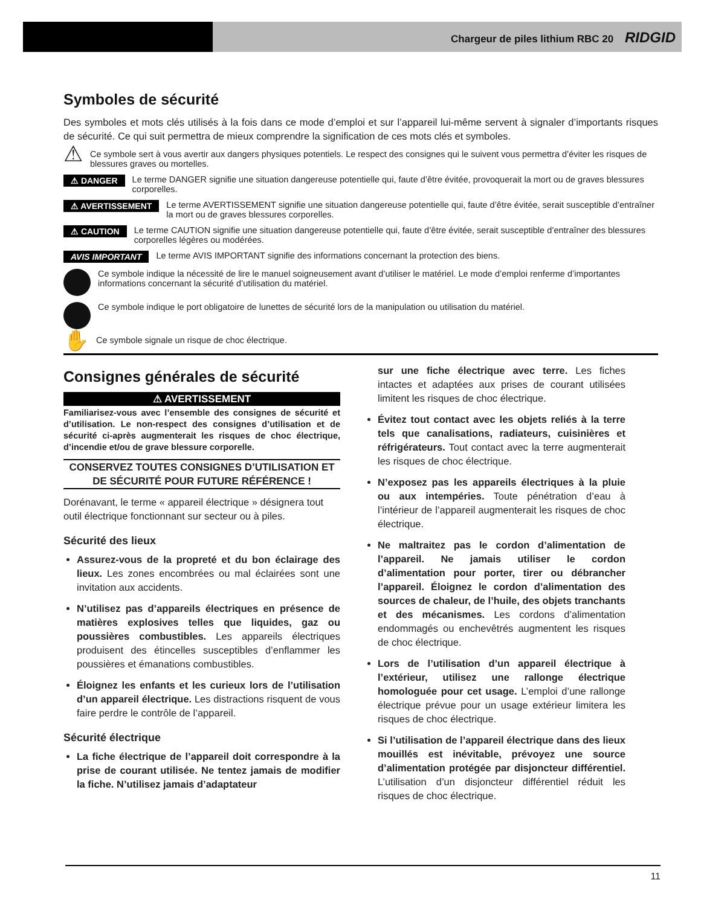Chargeur de piles lithium RBC 20 RIDGID
Symboles de sécurité
Des symboles et mots clés utilisés à la fois dans ce mode d’emploi et sur l’appareil lui-même servent à signaler d’importants risques de sécurité. Ce qui suit permettra de mieux comprendre la signification de ces mots clés et symboles.
⚠ Ce symbole sert à vous avertir aux dangers physiques potentiels. Le respect des consignes qui le suivent vous permettra d’éviter les risques de blessures graves ou mortelles.
⚠ DANGER Le terme DANGER signifie une situation dangereuse potentielle qui, faute d’être évitée, provoquerait la mort ou de graves blessures corporelles.
⚠ AVERTISSEMENT Le terme AVERTISSEMENT signifie une situation dangereuse potentielle qui, faute d’être évitée, serait susceptible d’entraîner la mort ou de graves blessures corporelles.
⚠ CAUTION Le terme CAUTION signifie une situation dangereuse potentielle qui, faute d’être évitée, serait susceptible d’entraîner des blessures corporelles légères ou modérées.
AVIS IMPORTANT Le terme AVIS IMPORTANT signifie des informations concernant la protection des biens.
Ce symbole indique la nécessité de lire le manuel soigneusement avant d’utiliser le matériel. Le mode d’emploi renferme d’importantes informations concernant la sécurité d’utilisation du matériel.
Ce symbole indique le port obligatoire de lunettes de sécurité lors de la manipulation ou utilisation du matériel.
✋ Ce symbole signale un risque de choc électrique.
Consignes générales de sécurité
⚠ AVERTISSEMENT
Familiarisez-vous avec l’ensemble des consignes de sécurité et d’utilisation. Le non-respect des consignes d’utilisation et de sécurité ci-après augmenterait les risques de choc électrique, d’incendie et/ou de grave blessure corporelle.
CONSERVEZ TOUTES CONSIGNES D’UTILISATION ET DE SÉCURITÉ POUR FUTURE RÉFÉRENCE !
Dorénavant, le terme « appareil électrique » désignera tout outil électrique fonctionnant sur secteur ou à piles.
Sécurité des lieux
Assurez-vous de la propreté et du bon éclairage des lieux. Les zones encombrées ou mal éclairées sont une invitation aux accidents.
N’utilisez pas d’appareils électriques en présence de matières explosives telles que liquides, gaz ou poussières combustibles. Les appareils électriques produisent des étincelles susceptibles d’enflammer les poussières et émanations combustibles.
Éloignez les enfants et les curieux lors de l’utilisation d’un appareil électrique. Les distractions risquent de vous faire perdre le contrôle de l’appareil.
Sécurité électrique
La fiche électrique de l’appareil doit correspondre à la prise de courant utilisée. Ne tentez jamais de modifier la fiche. N’utilisez jamais d’adaptateur
sur une fiche électrique avec terre. Les fiches intactes et adaptées aux prises de courant utilisées limitent les risques de choc électrique.
Évitez tout contact avec les objets reliés à la terre tels que canalisations, radiateurs, cuisinières et réfrigérateurs. Tout contact avec la terre augmenterait les risques de choc électrique.
N’exposez pas les appareils électriques à la pluie ou aux intempéries. Toute pénétration d’eau à l’intérieur de l’appareil augmenterait les risques de choc électrique.
Ne maltraitez pas le cordon d’alimentation de l’appareil. Ne jamais utiliser le cordon d’alimentation pour porter, tirer ou débrancher l’appareil. Éloignez le cordon d’alimentation des sources de chaleur, de l’huile, des objets tranchants et des mécanismes. Les cordons d’alimentation endommagés ou enchevêtrés augmentent les risques de choc électrique.
Lors de l’utilisation d’un appareil électrique à l’extérieur, utilisez une rallonge électrique homologuée pour cet usage. L’emploi d’une rallonge électrique prévue pour un usage extérieur limitera les risques de choc électrique.
Si l’utilisation de l’appareil électrique dans des lieux mouillés est inévitable, prévoyez une source d’alimentation protégée par disjoncteur différentiel. L’utilisation d’un disjoncteur différentiel réduit les risques de choc électrique.
11